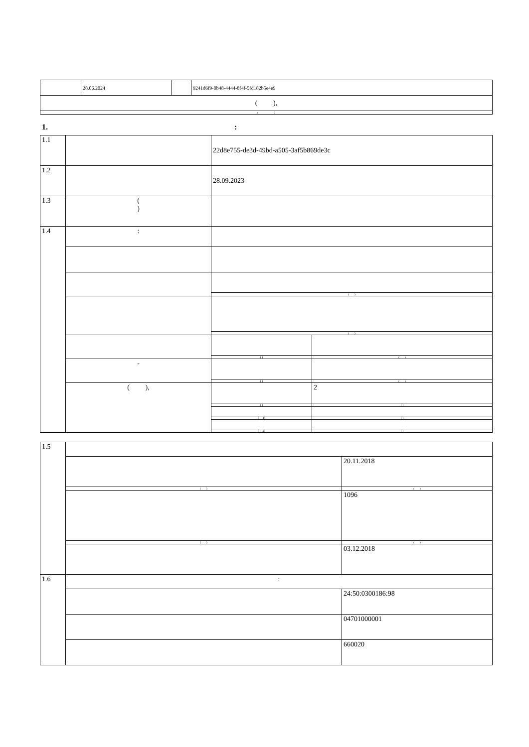| | 28.06.2024 | | 9241d6f9-0b48-4444-8f4f-5fd182b5e4e9 |
| ( ), | | | |
| ( ) | | | |
1. :
| 1.1 | | 22d8e755-de3d-49bd-a505-3af5b869de3c | |
| 1.2 | | 28.09.2023 | |
| 1.3 | ( ) | | |
| 1.4 | : | | |
| | | ( ) | |
| | | ( ) | |
| | | ( ) | ( ) |
| | - | | |
| | | ( ) | ( ) |
| | ( ), | | 2 |
| | | ( ) | ( ) |
| | | ( 1) ( 2) | ( ) ( ) |
| 1.5 | | |
| | | 20.11.2018 |
| | ( ) | ( ) |
| | | 1096 |
| | ( ) | ( ) |
| | | 03.12.2018 |
| 1.6 | : | |
| | | 24:50:0300186:98 |
| | | 04701000001 |
| | | 660020 |